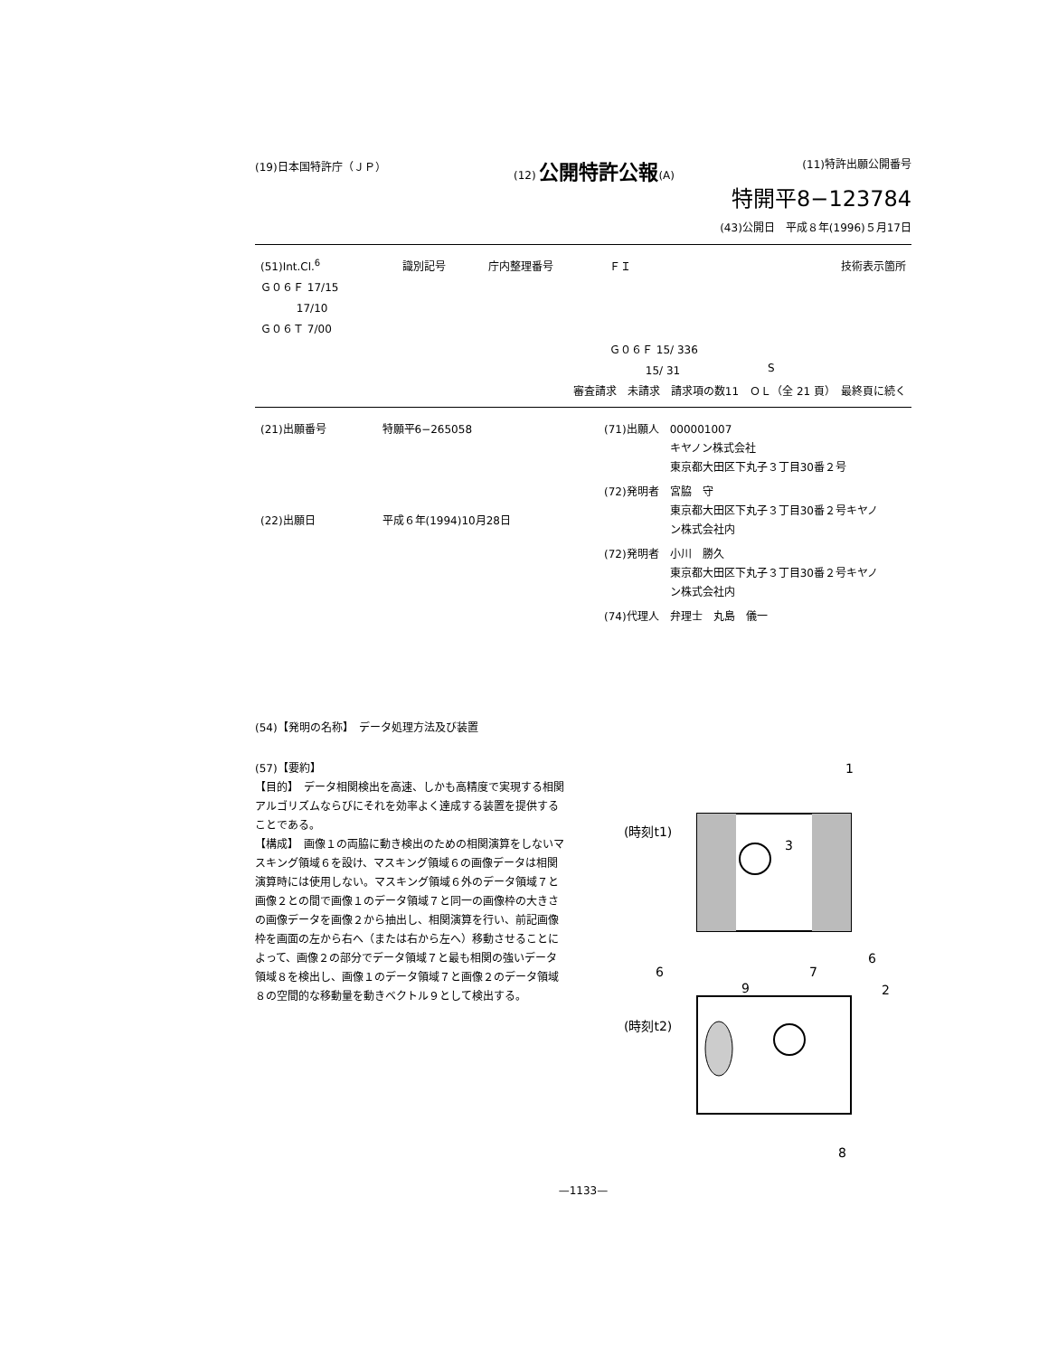(19)日本国特許庁（ＪＰ） (12) 公開特許公報(A) (11)特許出願公開番号
特開平8−123784
(43)公開日　平成８年(1996)５月17日
| (51)Int.Cl.<sup>6</sup> | 識別記号 | 庁内整理番号 | ＦＩ | | 技術表示箇所 |
| Ｇ０６Ｆ 17/15 | | | | | |
| 17/10 | | | | | |
| Ｇ０６Ｔ 7/00 | | | | | |
| | | | Ｇ０６Ｆ 15/ 336 | | |
| | | | 15/ 31 | S | |
| 審査請求 未請求 請求項の数11 ＯＬ（全 21 頁） 最終頁に続く | | | | | |
| (21)出願番号 | 特願平6−265058 |
| (22)出願日 | 平成６年(1994)10月28日 |
| (71)出願人 | 000001007 キヤノン株式会社 東京都大田区下丸子３丁目30番２号 |
| (72)発明者 | 宮脇 守 東京都大田区下丸子３丁目30番２号キヤノ ン株式会社内 |
| (72)発明者 | 小川 勝久 東京都大田区下丸子３丁目30番２号キヤノ ン株式会社内 |
| (74)代理人 | 弁理士 丸島 儀一 |
(54)【発明の名称】　データ処理方法及び装置
(57)【要約】
【目的】　データ相関検出を高速、しかも高精度で実現する相関アルゴリズムならびにそれを効率よく達成する装置を提供することである。
【構成】　画像１の両脇に動き検出のための相関演算をしないマスキング領域６を設け、マスキング領域６の画像データは相関演算時には使用しない。マスキング領域６外のデータ領域７と画像２との間で画像１のデータ領域７と同一の画像枠の大きさの画像データを画像２から抽出し、相関演算を行い、前記画像枠を画面の左から右へ（または右から左へ）移動させることによって、画像２の部分でデータ領域７と最も相関の強いデータ領域８を検出し、画像１のデータ領域７と画像２のデータ領域８の空間的な移動量を動きベクトル９として検出する。
1
(時刻t1)
3
6
6
7
9
(時刻t2)
2
8
—1133—